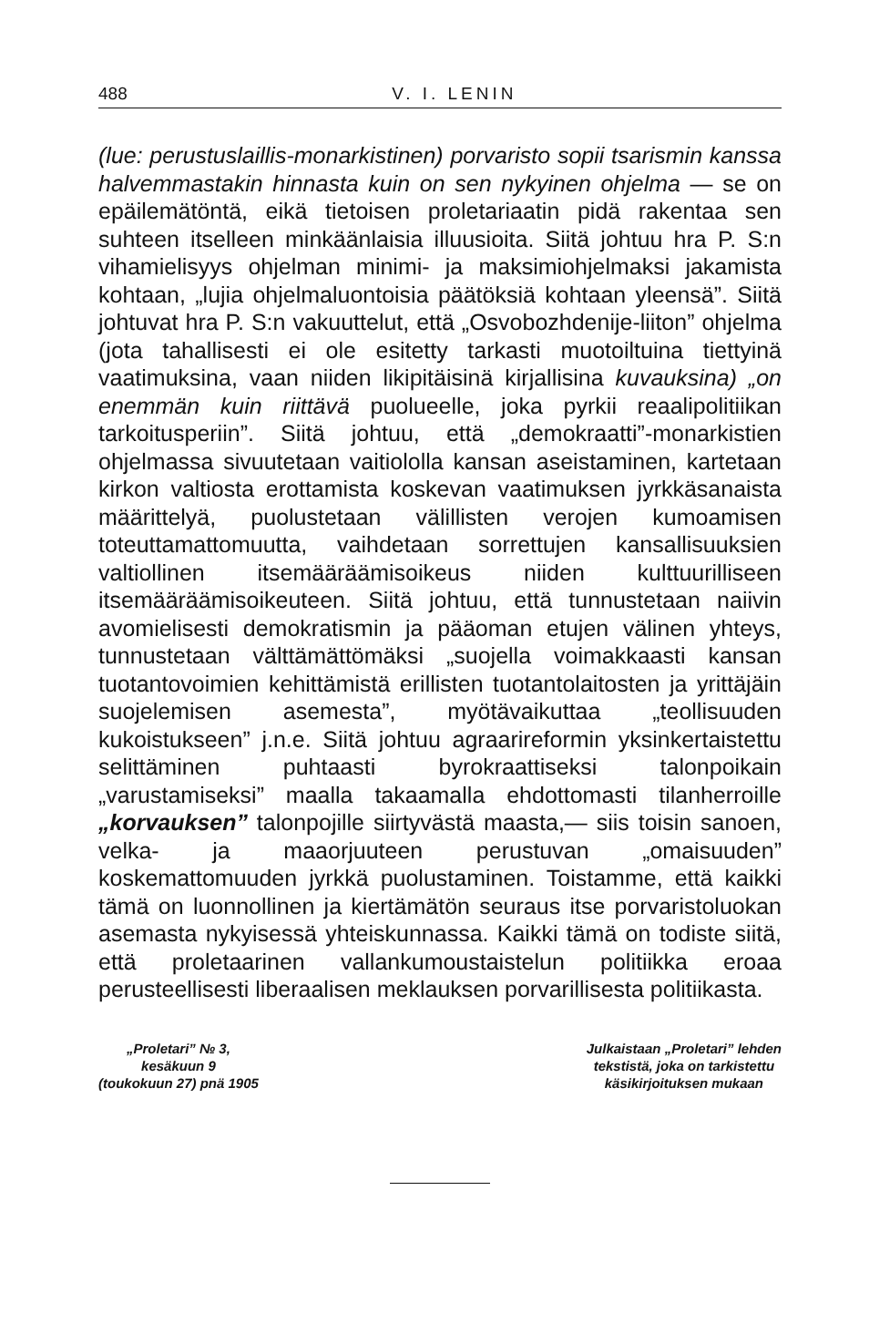488 V. I. LENIN
(lue: perustuslaillis-monarkistinen) porvaristo sopii tsarismin kanssa halvemmastakin hinnasta kuin on sen nykyinen ohjelma — se on epäilemätöntä, eikä tietoisen proletariaatin pidä rakentaa sen suhteen itselleen minkäänlaisia illuusioita. Siitä johtuu hra P. S:n vihamielisyys ohjelman minimi- ja maksimiohjelmaksi jakamista kohtaan, „lujia ohjelmaluontoisia päätöksiä kohtaan yleensä”. Siitä johtuvat hra P. S:n vakuuttelut, että „Osvobozhdenije-liiton” ohjelma (jota tahallisesti ei ole esitetty tarkasti muotoiltuina tiettyinä vaatimuksina, vaan niiden likipitäisinä kirjallisina kuvauksina) „on enemmän kuin riittävä puolueelle, joka pyrkii reaalipolitiikan tarkoitusperiin”. Siitä johtuu, että „demokraatti”-monarkistien ohjelmassa sivuutetaan vaitiololla kansan aseistaminen, kartetaan kirkon valtiosta erottamista koskevan vaatimuksen jyrkkäsanaista määrittelyä, puolustetaan välillisten verojen kumoamisen toteuttamattomuutta, vaihdetaan sorrettujen kansallisuuksien valtiollinen itsemääräämisoikeus niiden kulttuurilliseen itsemääräämisoikeuteen. Siitä johtuu, että tunnustetaan naiivin avomielisesti demokratismin ja pääoman etujen välinen yhteys, tunnustetaan välttämättömäksi „suojella voimakkaasti kansan tuotantovoimien kehittämistä erillisten tuotantolaitosten ja yrittäjäin suojelemisen asemesta”, myötävaikuttaa „teollisuuden kukoistukseen” j.n.e. Siitä johtuu agraarireformin yksinkertaistettu selittäminen puhtaasti byrokraattiseksi talonpoikain „varustamiseksi” maalla takaamalla ehdottomasti tilanherroille „korvauksen” talonpojille siirtyvästä maasta,— siis toisin sanoen, velka- ja maaorjuuteen perustuvan „omaisuuden” koskemattomuuden jyrkkä puolustaminen. Toistamme, että kaikki tämä on luonnollinen ja kiertämätön seuraus itse porvaristoluokan asemasta nykyisessä yhteiskunnassa. Kaikki tämä on todiste siitä, että proletaarinen vallankumoustaistelun politiikka eroaa perusteellisesti liberaalisen meklauksen porvarillisesta politiikasta.
„Proletari” № 3,
kesäkuun 9
(toukokuun 27) pnä 1905
Julkaistaan „Proletari” lehden
tekstistä, joka on tarkistettu
käsikirjoituksen mukaan